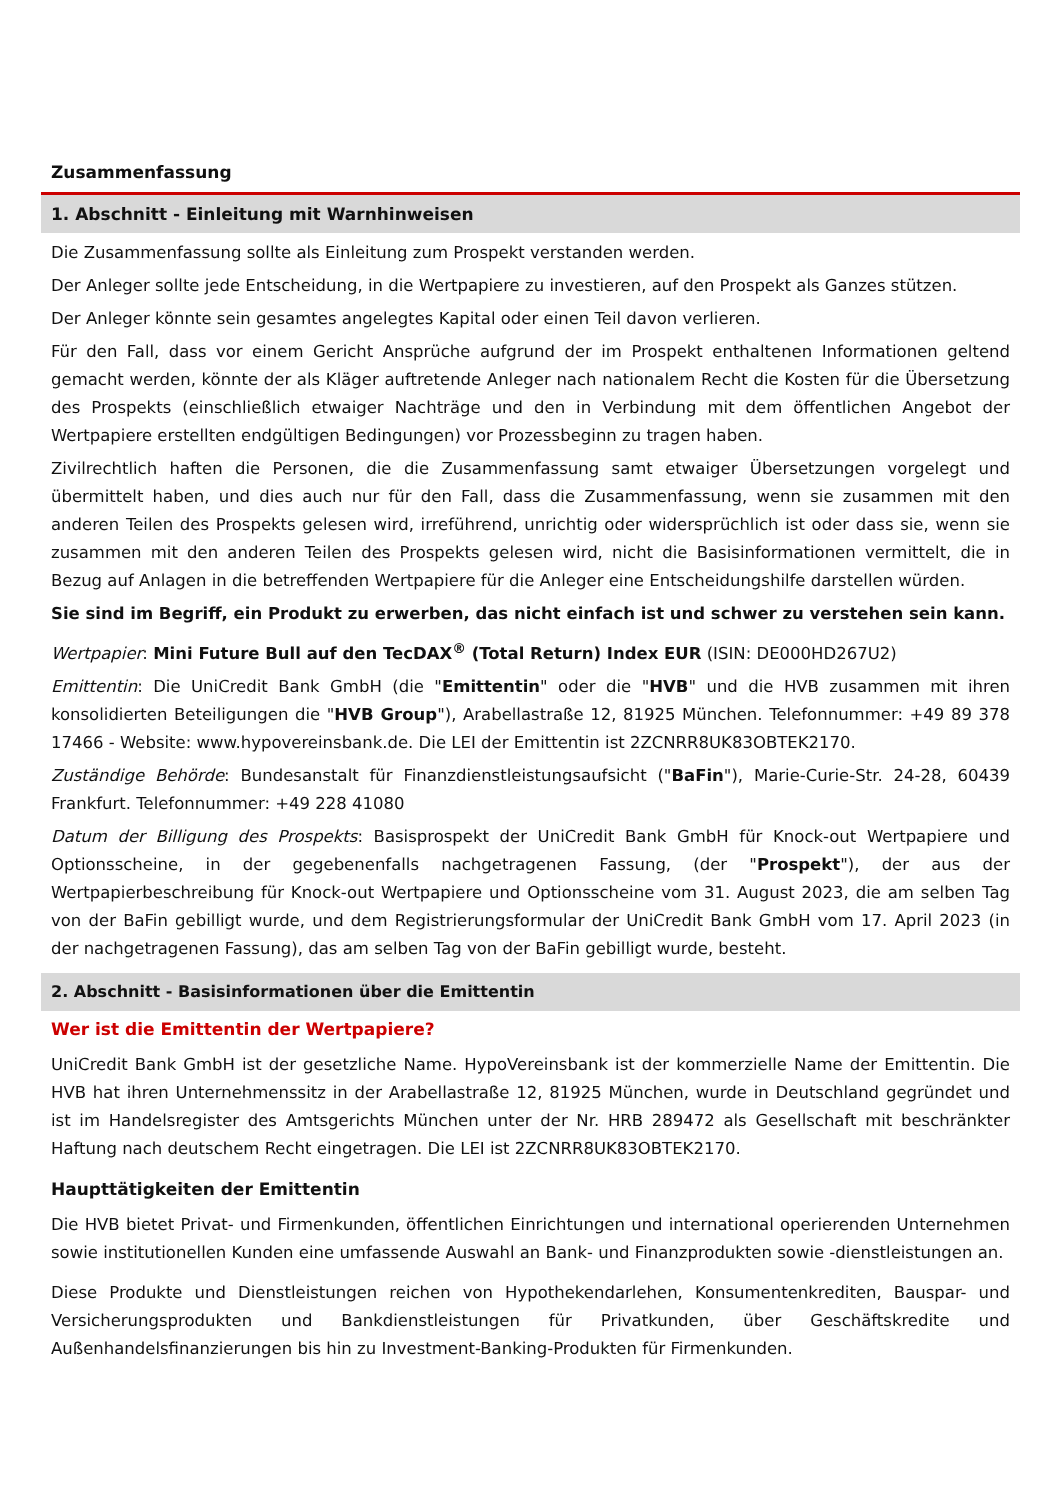Zusammenfassung
1. Abschnitt - Einleitung mit Warnhinweisen
Die Zusammenfassung sollte als Einleitung zum Prospekt verstanden werden.
Der Anleger sollte jede Entscheidung, in die Wertpapiere zu investieren, auf den Prospekt als Ganzes stützen.
Der Anleger könnte sein gesamtes angelegtes Kapital oder einen Teil davon verlieren.
Für den Fall, dass vor einem Gericht Ansprüche aufgrund der im Prospekt enthaltenen Informationen geltend gemacht werden, könnte der als Kläger auftretende Anleger nach nationalem Recht die Kosten für die Übersetzung des Prospekts (einschließlich etwaiger Nachträge und den in Verbindung mit dem öffentlichen Angebot der Wertpapiere erstellten endgültigen Bedingungen) vor Prozessbeginn zu tragen haben.
Zivilrechtlich haften die Personen, die die Zusammenfassung samt etwaiger Übersetzungen vorgelegt und übermittelt haben, und dies auch nur für den Fall, dass die Zusammenfassung, wenn sie zusammen mit den anderen Teilen des Prospekts gelesen wird, irreführend, unrichtig oder widersprüchlich ist oder dass sie, wenn sie zusammen mit den anderen Teilen des Prospekts gelesen wird, nicht die Basisinformationen vermittelt, die in Bezug auf Anlagen in die betreffenden Wertpapiere für die Anleger eine Entscheidungshilfe darstellen würden.
Sie sind im Begriff, ein Produkt zu erwerben, das nicht einfach ist und schwer zu verstehen sein kann.
Wertpapier: Mini Future Bull auf den TecDAX<sup>®</sup> (Total Return) Index EUR (ISIN: DE000HD267U2)
Emittentin: Die UniCredit Bank GmbH (die "Emittentin" oder die "HVB" und die HVB zusammen mit ihren konsolidierten Beteiligungen die "HVB Group"), Arabellastraße 12, 81925 München. Telefonnummer: +49 89 378 17466 - Website: www.hypovereinsbank.de. Die LEI der Emittentin ist 2ZCNRR8UK83OBTEK2170.
Zuständige Behörde: Bundesanstalt für Finanzdienstleistungsaufsicht ("BaFin"), Marie-Curie-Str. 24-28, 60439 Frankfurt. Telefonnummer: +49 228 41080
Datum der Billigung des Prospekts: Basisprospekt der UniCredit Bank GmbH für Knock-out Wertpapiere und Optionsscheine, in der gegebenenfalls nachgetragenen Fassung, (der "Prospekt"), der aus der Wertpapierbeschreibung für Knock-out Wertpapiere und Optionsscheine vom 31. August 2023, die am selben Tag von der BaFin gebilligt wurde, und dem Registrierungsformular der UniCredit Bank GmbH vom 17. April 2023 (in der nachgetragenen Fassung), das am selben Tag von der BaFin gebilligt wurde, besteht.
2. Abschnitt - Basisinformationen über die Emittentin
Wer ist die Emittentin der Wertpapiere?
UniCredit Bank GmbH ist der gesetzliche Name. HypoVereinsbank ist der kommerzielle Name der Emittentin. Die HVB hat ihren Unternehmenssitz in der Arabellastraße 12, 81925 München, wurde in Deutschland gegründet und ist im Handelsregister des Amtsgerichts München unter der Nr. HRB 289472 als Gesellschaft mit beschränkter Haftung nach deutschem Recht eingetragen. Die LEI ist 2ZCNRR8UK83OBTEK2170.
Haupttätigkeiten der Emittentin
Die HVB bietet Privat- und Firmenkunden, öffentlichen Einrichtungen und international operierenden Unternehmen sowie institutionellen Kunden eine umfassende Auswahl an Bank- und Finanzprodukten sowie -dienstleistungen an.
Diese Produkte und Dienstleistungen reichen von Hypothekendarlehen, Konsumentenkrediten, Bauspar- und Versicherungsprodukten und Bankdienstleistungen für Privatkunden, über Geschäftskredite und Außenhandelsfinanzierungen bis hin zu Investment-Banking-Produkten für Firmenkunden.